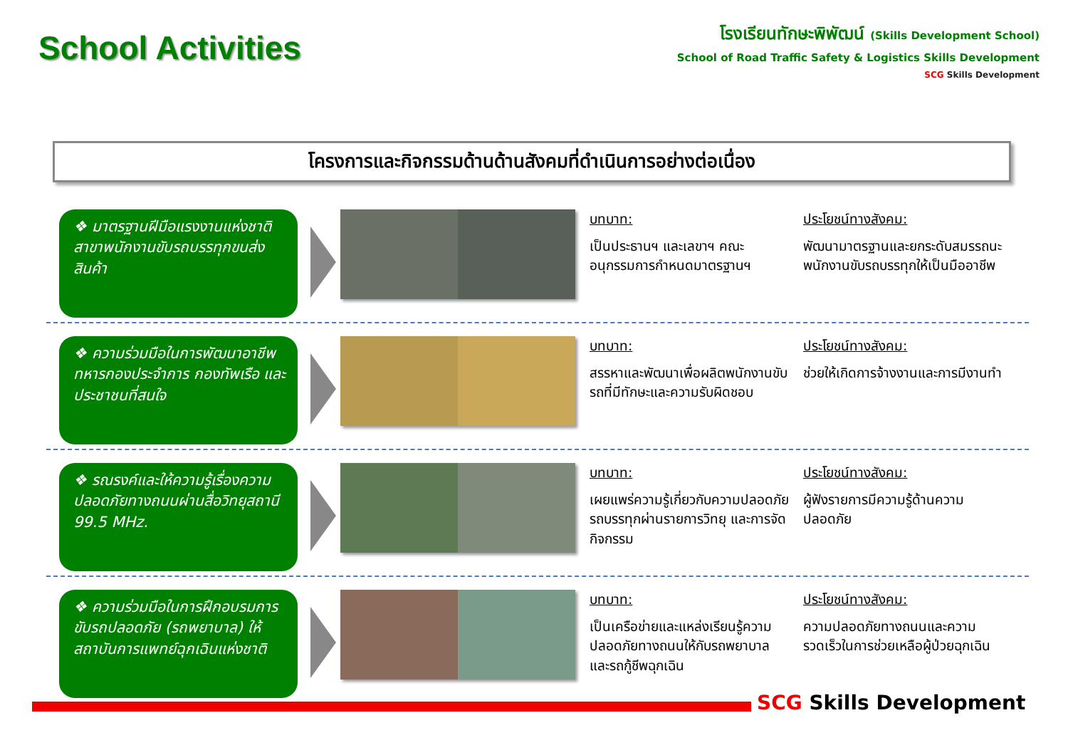School Activities
โรงเรียนทักษะพิพัฒน์ (Skills Development School)
School of Road Traffic Safety & Logistics Skills Development
SCG Skills Development
โครงการและกิจกรรมด้านด้านสังคมที่ดำเนินการอย่างต่อเนื่อง
❖ มาตรฐานฝีมือแรงงานแห่งชาติ สาขาพนักงานขับรถบรรทุกขนส่งสินค้า
บทบาท:
เป็นประธานฯ และเลขาฯ คณะอนุกรรมการกำหนดมาตรฐานฯ
ประโยชน์ทางสังคม:
พัฒนามาตรฐานและยกระดับสมรรถนะพนักงานขับรถบรรทุกให้เป็นมืออาชีพ
❖ ความร่วมมือในการพัฒนาอาชีพทหารกองประจำการ กองทัพเรือ และประชาชนที่สนใจ
บทบาท:
สรรหาและพัฒนาเพื่อผลิตพนักงานขับรถที่มีทักษะและความรับผิดชอบ
ประโยชน์ทางสังคม:
ช่วยให้เกิดการจ้างงานและการมีงานทำ
❖ รณรงค์และให้ความรู้เรื่องความปลอดภัยทางถนนผ่านสื่อวิทยุสถานี 99.5 MHz.
บทบาท:
เผยแพร่ความรู้เกี่ยวกับความปลอดภัยรถบรรทุกผ่านรายการวิทยุ และการจัดกิจกรรม
ประโยชน์ทางสังคม:
ผู้ฟังรายการมีความรู้ด้านความปลอดภัย
❖ ความร่วมมือในการฝึกอบรมการขับรถปลอดภัย (รถพยาบาล) ให้สถาบันการแพทย์ฉุกเฉินแห่งชาติ
บทบาท:
เป็นเครือข่ายและแหล่งเรียนรู้ความปลอดภัยทางถนนให้กับรถพยาบาลและรถกู้ชีพฉุกเฉิน
ประโยชน์ทางสังคม:
ความปลอดภัยทางถนนและความรวดเร็วในการช่วยเหลือผู้ป่วยฉุกเฉิน
SCG Skills Development